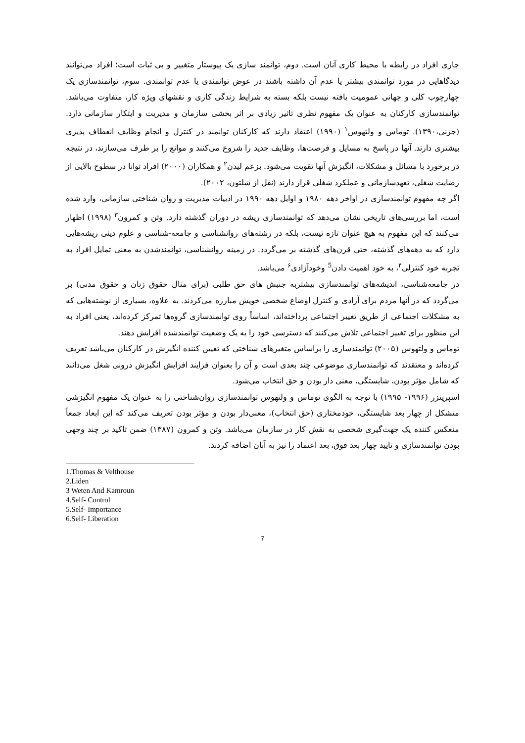جاری افراد در رابطه با محیط کاری آنان است. دوم، توانمند سازی یک پیوستار متغییر و بی ثبات است؛ افراد می‌توانند دیدگاهایی در مورد توانمندی بیشتر یا عدم آن داشته باشند در عوض توانمندی یا عدم توانمندی. سوم، توانمندسازی یک چهارچوب کلی و جهانی عمومیت یافته نیست بلکه بسته به شرایط زندگی کاری و نقشهای ویژه کار، متفاوت می‌باشد. توانمندسازی کارکنان به عنوان یک مفهوم نظری تاثیر زیادی بر اثر بخشی سازمان و مدیریت و ابتکار سازمانی دارد. (جزنی،۱۳۹۰). توماس و ولتهوس<sup>۱</sup> (۱۹۹۰) اعتقاد دارند که کارکنان توانمند در کنترل و انجام وظایف انعطاف پذیری بیشتری دارند. آنها در پاسخ به مسایل و فرصت‌ها، وظایف جدید را شروع می‌کنند و موانع را بر طرف می‌سازند، در نتیجه در برخورد با مسائل و مشکلات، انگیزش آنها تقویت می‌شود. بزعم لیدن<sup>۲</sup> و همکاران (۲۰۰۰) افراد توانا در سطوح بالایی از رضایت شغلی، تعهدسازمانی و عملکرد شغلی قرار دارند (نقل از شلتون، ۲۰۰۲).
اگر چه مفهوم توانمندسازی در اواخر دهه ۱۹۸۰ و اوایل دهه ۱۹۹۰ در ادبیات مدیریت و روان شناختی سازمانی، وارد شده است، اما بررسی‌های تاریخی نشان می‌دهد که توانمندسازی ریشه در دوران گذشته دارد. وتن و کمرون<sup>۳</sup> (۱۹۹۸) اظهار می‌کنند که این مفهوم به هیچ عنوان تازه نیست، بلکه در رشته‌های روانشناسی و جامعه-شناسی و علوم دینی ریشه‌هایی دارد که به دهه‌های گذشته، حتی قرن‌های گذشته بر می‌گردد. در زمینه روانشناسی، توانمندشدن به معنی تمایل افراد به تجربه خود کنترلی<sup>۴</sup>، به خود اهمیت دادن<sup>5</sup> وخودآزادی<sup>۶</sup> می‌باشد.
در جامعه‌شناسی، اندیشه‌های توانمندسازی بیشتربه جنبش های حق طلبی (برای مثال حقوق زنان و حقوق مدنی) بر می‌گردد که در آنها مردم برای آزادی و کنترل اوضاع شخصی خویش مبارزه می‌کردند. به علاوه، بسیاری از نوشته‌هایی که به مشکلات اجتماعی از طریق تغییر اجتماعی پرداخته‌اند، اساساً روی توانمندسازی گروه‌ها تمرکز کرده‌اند، یعنی افراد به این منظور برای تغییر اجتماعی تلاش می‌کنند که دسترسی خود را به یک وضعیت توانمندشده افزایش دهند.
توماس و ولتهوس (۲۰۰۵) توانمندسازی را براساس متغیرهای شناختی که تعیین کننده انگیزش در کارکنان می‌باشد تعریف کرده‌اند و معتقدند که توانمندسازی موضوعی چند بعدی است و آن را بعنوان فرایند افزایش انگیزش درونی شغل می‌دانند که شامل مؤثر بودن، شایستگی، معنی دار بودن و حق انتخاب می‌شود.
اسپریتزر (۱۹۹۶- ۱۹۹۵) با توجه به الگوی توماس و ولتهوس توانمندسازی روان‌شناختی را به عنوان یک مفهوم انگیزشی متشکل از چهار بعد شایستگی، خودمختاری (حق انتخاب)، معنی‌دار بودن و مؤثر بودن تعریف می‌کند که این ابعاد جمعاً منعکس کننده یک جهت‌گیری شخصی به نقش کار در سازمان می‌باشد. وتن و کمرون (۱۳۸۷) ضمن تاکید بر چند وجهی بودن توانمندسازی و تایید چهار بعد فوق، بعد اعتماد را نیز به آنان اضافه کردند.
1.Thomas & Velthouse
2.Liden
3 Weten And Kamroun
4.Self- Control
5.Self- Importance
6.Self- Liberation
7